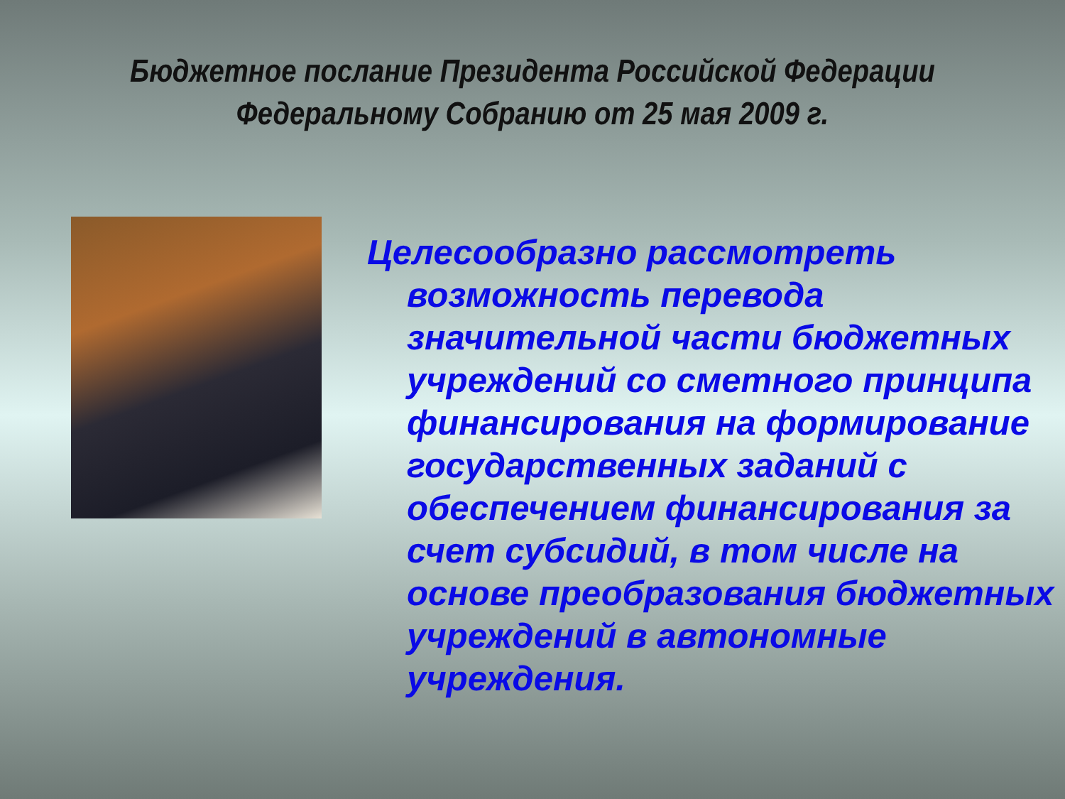Бюджетное послание Президента Российской Федерации
Федеральному Собранию от 25 мая 2009 г.
Целесообразно рассмотреть возможность перевода значительной части бюджетных учреждений со сметного принципа финансирования на формирование государственных заданий с обеспечением финансирования за счет субсидий, в том числе на основе преобразования бюджетных учреждений в автономные учреждения.